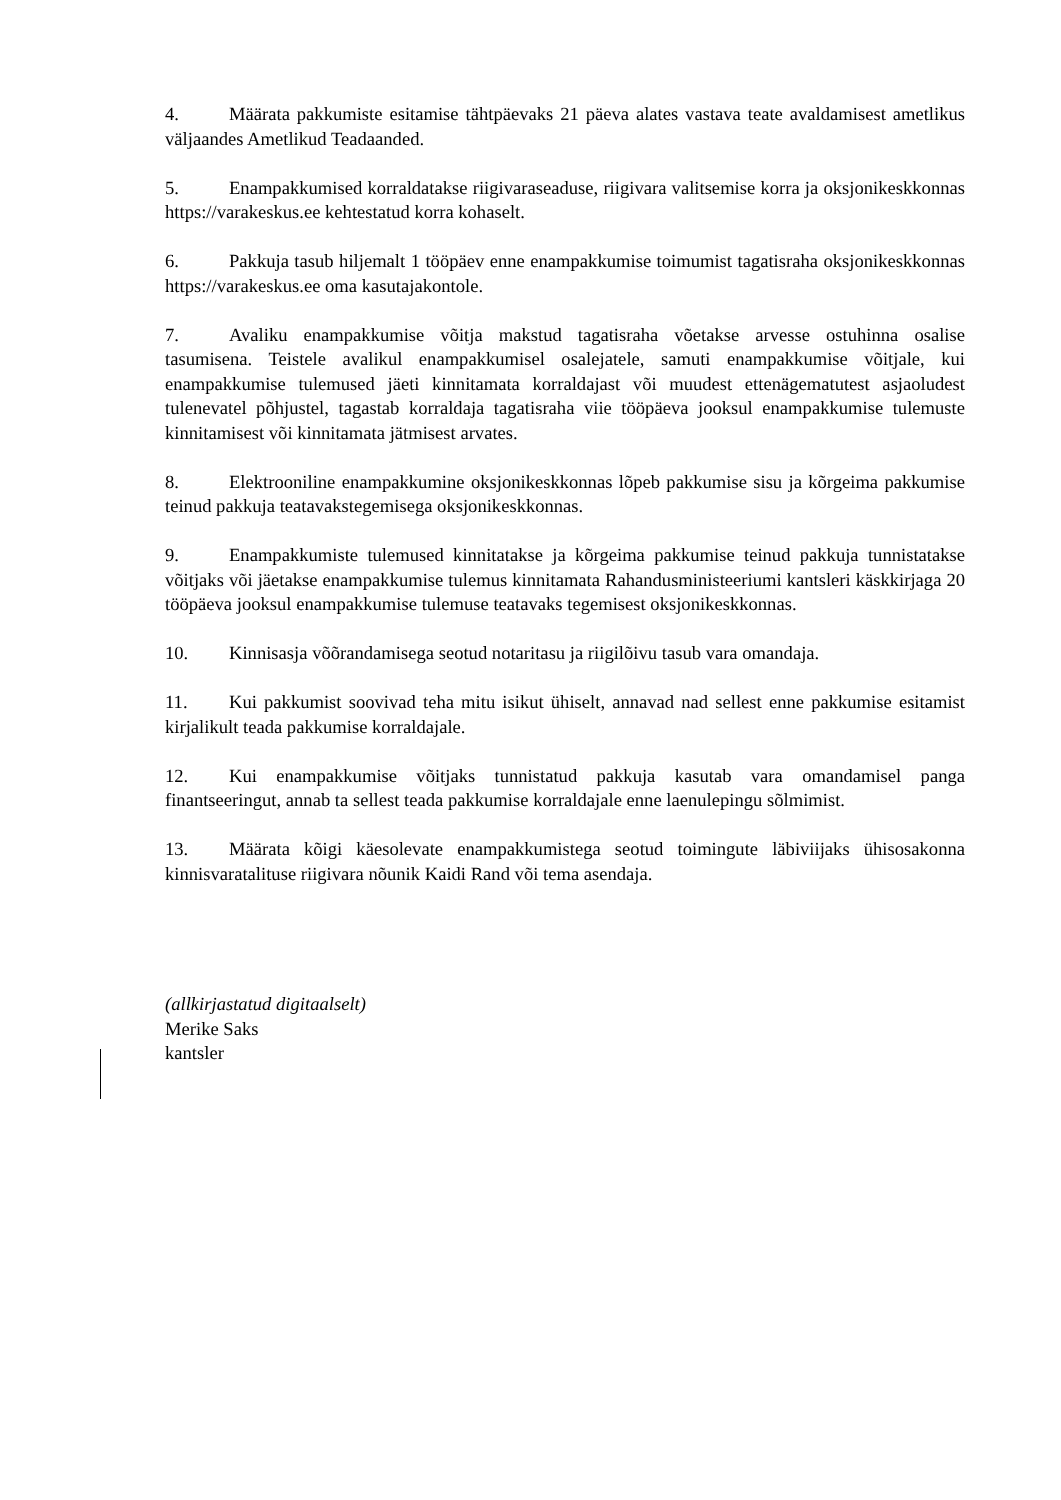4. Määrata pakkumiste esitamise tähtpäevaks 21 päeva alates vastava teate avaldamisest ametlikus väljaandes Ametlikud Teadaanded.
5. Enampakkumised korraldatakse riigivaraseaduse, riigivara valitsemise korra ja oksjonikeskkonnas https://varakeskus.ee kehtestatud korra kohaselt.
6. Pakkuja tasub hiljemalt 1 tööpäev enne enampakkumise toimumist tagatisraha oksjonikeskkonnas https://varakeskus.ee oma kasutajakontole.
7. Avaliku enampakkumise võitja makstud tagatisraha võetakse arvesse ostuhinna osalise tasumisena. Teistele avalikul enampakkumisel osalejatele, samuti enampakkumise võitjale, kui enampakkumise tulemused jäeti kinnitamata korraldajast või muudest ettenägematutest asjaoludest tulenevatel põhjustel, tagastab korraldaja tagatisraha viie tööpäeva jooksul enampakkumise tulemuste kinnitamisest või kinnitamata jätmisest arvates.
8. Elektrooniline enampakkumine oksjonikeskkonnas lõpeb pakkumise sisu ja kõrgeima pakkumise teinud pakkuja teatavakstegemisega oksjonikeskkonnas.
9. Enampakkumiste tulemused kinnitatakse ja kõrgeima pakkumise teinud pakkuja tunnistatakse võitjaks või jäetakse enampakkumise tulemus kinnitamata Rahandusministeeriumi kantsleri käskkirjaga 20 tööpäeva jooksul enampakkumise tulemuse teatavaks tegemisest oksjonikeskkonnas.
10. Kinnisasja võõrandamisega seotud notaritasu ja riigilõivu tasub vara omandaja.
11. Kui pakkumist soovivad teha mitu isikut ühiselt, annavad nad sellest enne pakkumise esitamist kirjalikult teada pakkumise korraldajale.
12. Kui enampakkumise võitjaks tunnistatud pakkuja kasutab vara omandamisel panga finantseeringut, annab ta sellest teada pakkumise korraldajale enne laenulepingu sõlmimist.
13. Määrata kõigi käesolevate enampakkumistega seotud toimingute läbiviijaks ühisosakonna kinnisvaratalituse riigivara nõunik Kaidi Rand või tema asendaja.
(allkirjastatud digitaalselt)
Merike Saks
kantsler